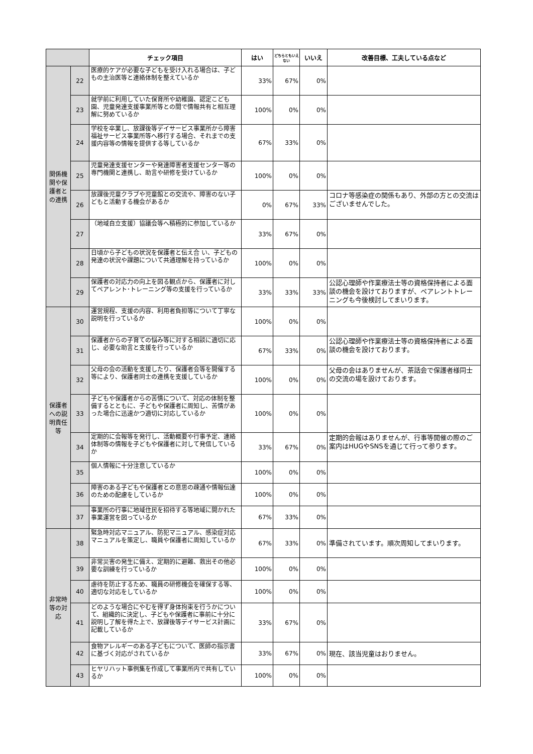| | | チェック項目 | はい | どちらともいえない | いいえ | 改善目標、工夫している点など |
| --- | --- | --- | --- | --- | --- | --- |
| 関係機関や保護者との連携 | 22 | 医療的ケアが必要な子どもを受け入れる場合は、子どもの主治医等と連絡体制を整えているか | 33% | 67% | 0% | |
| | 23 | 就学前に利用していた保育所や幼稚園、認定こども園、児童発達支援事業所等との間で情報共有と相互理解に努めているか | 100% | 0% | 0% | |
| | 24 | 学校を卒業し、放課後等デイサービス事業所から障害福祉サービス事業所等へ移行する場合、それまでの支援内容等の情報を提供する等しているか | 67% | 33% | 0% | |
| | 25 | 児童発達支援センターや発達障害者支援センター等の専門機関と連携し、助言や研修を受けているか | 100% | 0% | 0% | |
| | 26 | 放課後児童クラブや児童館との交流や、障害のない子どもと活動する機会があるか | 0% | 67% | 33% | コロナ等感染症の関係もあり、外部の方との交流はございませんでした。 |
| | 27 | （地域自立支援）協議会等へ積極的に参加しているか | 33% | 67% | 0% | |
| | 28 | 日頃から子どもの状況を保護者と伝え合 い、子どもの発達の状況や課題について共通理解を持っているか | 100% | 0% | 0% | |
| | 29 | 保護者の対応力の向上を図る観点から、保護者に対してペアレント･トレーニング等の支援を行っているか | 33% | 33% | 33% | 公認心理師や作業療法士等の資格保持者による面談の機会を設けておりますが、ペアレントトレーニングも今後検討してまいります。 |
| 保護者への説明責任等 | 30 | 運営規程、支援の内容、利用者負担等について丁寧な説明を行っているか | 100% | 0% | 0% | |
| | 31 | 保護者からの子育ての悩み等に対する相談に適切に応じ、必要な助言と支援を行っているか | 67% | 33% | 0% | 公認心理師や作業療法士等の資格保持者による面談の機会を設けております。 |
| | 32 | 父母の会の活動を支援したり、保護者会等を開催する等により、保護者同士の連携を支援しているか | 100% | 0% | 0% | 父母の会はありませんが、茶話会で保護者様同士の交流の場を設けております。 |
| | 33 | 子どもや保護者からの苦情について、対応の体制を整備するとともに、子どもや保護者に周知し、苦情があった場合に迅速かつ適切に対応しているか | 100% | 0% | 0% | |
| | 34 | 定期的に会報等を発行し、活動概要や行事予定、連絡体制等の情報を子どもや保護者に対して発信しているか | 33% | 67% | 0% | 定期的会報はありませんが、行事等開催の際のご案内はHUGやSNSを通じて行って参ります。 |
| | 35 | 個人情報に十分注意しているか | 100% | 0% | 0% | |
| | 36 | 障害のある子どもや保護者との意思の疎通や情報伝達のための配慮をしているか | 100% | 0% | 0% | |
| | 37 | 事業所の行事に地域住民を招待する等地域に開かれた事業運営を図っているか | 67% | 33% | 0% | |
| 非常時等の対応 | 38 | 緊急時対応マニュアル、防犯マニュアル、感染症対応マニュアルを策定し、職員や保護者に周知しているか | 67% | 33% | 0% | 準備されています。順次周知してまいります。 |
| | 39 | 非常災害の発生に備え、定期的に避難、救出その他必要な訓練を行っているか | 100% | 0% | 0% | |
| | 40 | 虐待を防止するため、職員の研修機会を確保する等、適切な対応をしているか | 100% | 0% | 0% | |
| | 41 | どのような場合にやむを得ず身体拘束を行うかについて、組織的に決定し、子どもや保護者に事前に十分に説明し了解を得た上で、放課後等デイサービス計画に記載しているか | 33% | 67% | 0% | |
| | 42 | 食物アレルギーのある子どもについて、医師の指示書に基づく対応がされているか | 33% | 67% | 0% | 現在、該当児童はおりません。 |
| | 43 | ヒヤリハット事例集を作成して事業所内で共有しているか | 100% | 0% | 0% | |